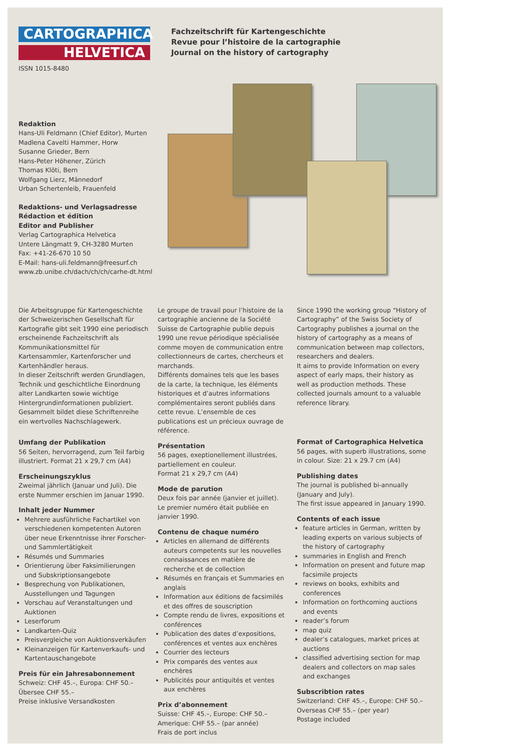CARTOGRAPHICA
HELVETICA
ISSN 1015-8480
Fachzeitschrift für Kartengeschichte
Revue pour l’histoire de la cartographie
Journal on the history of cartography
Redaktion
Hans-Uli Feldmann (Chief Editor), Murten
Madlena Cavelti Hammer, Horw
Susanne Grieder, Bern
Hans-Peter Höhener, Zürich
Thomas Klöti, Bern
Wolfgang Lierz, Männedorf
Urban Schertenleib, Frauenfeld
Redaktions- und Verlagsadresse
Rédaction et édition
Editor and Publisher
Verlag Cartographica Helvetica
Untere Längmatt 9, CH-3280 Murten
Fax: +41-26-670 10 50
E-Mail: hans-uli.feldmann@freesurf.ch
www.zb.unibe.ch/dach/ch/ch/carhe-dt.html
Die Arbeitsgruppe für Kartengeschichte der Schweizerischen Gesellschaft für Kartografie gibt seit 1990 eine periodisch erscheinende Fachzeitschrift als Kommunikationsmittel für Kartensammler, Kartenforscher und Kartenhändler heraus.
In dieser Zeitschrift werden Grundlagen, Technik und geschichtliche Einordnung alter Landkarten sowie wichtige Hintergrundinformationen publiziert. Gesammelt bildet diese Schriftenreihe ein wertvolles Nachschlagewerk.
Umfang der Publikation
56 Seiten, hervorragend, zum Teil farbig illustriert. Format 21 x 29,7 cm (A4)
Erscheinungszyklus
Zweimal jährlich (Januar und Juli). Die erste Nummer erschien im Januar 1990.
Inhalt jeder Nummer
Mehrere ausführliche Fachartikel von verschiedenen kompetenten Autoren über neue Erkenntnisse ihrer Forscher- und Sammlertätigkeit
Résumés und Summaries
Orientierung über Faksimilierungen und Subskriptionsangebote
Besprechung von Publikationen, Ausstellungen und Tagungen
Vorschau auf Veranstaltungen und Auktionen
Leserforum
Landkarten-Quiz
Preisvergleiche von Auktionsverkäufen
Kleinanzeigen für Kartenverkaufs- und Kartentauschangebote
Preis für ein Jahresabonnement
Schweiz: CHF 45.–, Europa: CHF 50.–
Übersee CHF 55.–
Preise inklusive Versandkosten
Le groupe de travail pour l’histoire de la cartographie ancienne de la Société Suisse de Cartographie publie depuis 1990 une revue périodique spécialisée comme moyen de communication entre collectionneurs de cartes, chercheurs et marchands.
Différents domaines tels que les bases de la carte, la technique, les éléments historiques et d’autres informations complémentaires seront publiés dans cette revue. L’ensemble de ces publications est un précieux ouvrage de référence.
Présentation
56 pages, exeptionellement illustrées, partiellement en couleur.
Format 21 x 29,7 cm (A4)
Mode de parution
Deux fois par année (janvier et juillet).
Le premier numéro était publiée en janvier 1990.
Contenu de chaque numéro
Articles en allemand de différents auteurs competents sur les nouvelles connaissances en matière de recherche et de collection
Résumés en français et Summaries en anglais
Information aux éditions de facsimilés et des offres de souscription
Compte rendu de livres, expositions et conférences
Publication des dates d’expositions, conférences et ventes aux enchères
Courrier des lecteurs
Prix comparés des ventes aux enchères
Publicités pour antiquités et ventes aux enchères
Prix d’abonnement
Suisse: CHF 45.–, Europe: CHF 50.–
Amerique: CHF 55.– (par année)
Frais de port inclus
Since 1990 the working group “History of Cartography” of the Swiss Society of Cartography publishes a journal on the history of cartography as a means of communication between map collectors, researchers and dealers.
It aims to provide Information on every aspect of early maps, their history as well as production methods. These collected journals amount to a valuable reference library.
Format of Cartographica Helvetica
56 pages, with superb illustrations, some in colour. Size: 21 x 29.7 cm (A4)
Publishing dates
The journal is published bi-annually (January and July).
The first issue appeared in January 1990.
Contents of each issue
feature articles in German, written by leading experts on various subjects of the history of cartography
summaries in English and French
Information on present and future map facsimile projects
reviews on books, exhibits and conferences
Information on forthcoming auctions and events
reader’s forum
map quiz
dealer’s catalogues, market prices at auctions
classified advertising section for map dealers and collectors on map sales and exchanges
Subscribtion rates
Switzerland: CHF 45.–, Europe: CHF 50.–
Overseas CHF 55.– (per year)
Postage included